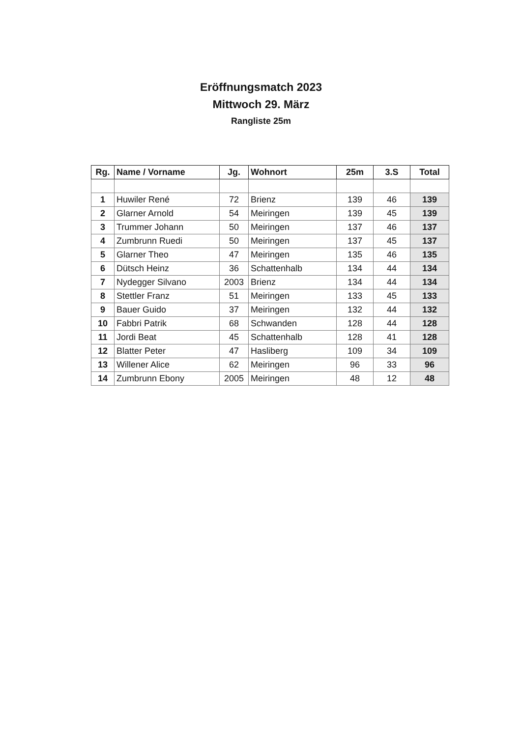Eröffnungsmatch 2023
Mittwoch 29. März
Rangliste 25m
| Rg. | Name / Vorname | Jg. | Wohnort | 25m | 3.S | Total |
| --- | --- | --- | --- | --- | --- | --- |
| 1 | Huwiler René | 72 | Brienz | 139 | 46 | 139 |
| 2 | Glarner Arnold | 54 | Meiringen | 139 | 45 | 139 |
| 3 | Trummer Johann | 50 | Meiringen | 137 | 46 | 137 |
| 4 | Zumbrunn Ruedi | 50 | Meiringen | 137 | 45 | 137 |
| 5 | Glarner Theo | 47 | Meiringen | 135 | 46 | 135 |
| 6 | Dütsch Heinz | 36 | Schattenhalb | 134 | 44 | 134 |
| 7 | Nydegger Silvano | 2003 | Brienz | 134 | 44 | 134 |
| 8 | Stettler Franz | 51 | Meiringen | 133 | 45 | 133 |
| 9 | Bauer Guido | 37 | Meiringen | 132 | 44 | 132 |
| 10 | Fabbri Patrik | 68 | Schwanden | 128 | 44 | 128 |
| 11 | Jordi Beat | 45 | Schattenhalb | 128 | 41 | 128 |
| 12 | Blatter Peter | 47 | Hasliberg | 109 | 34 | 109 |
| 13 | Willener Alice | 62 | Meiringen | 96 | 33 | 96 |
| 14 | Zumbrunn Ebony | 2005 | Meiringen | 48 | 12 | 48 |